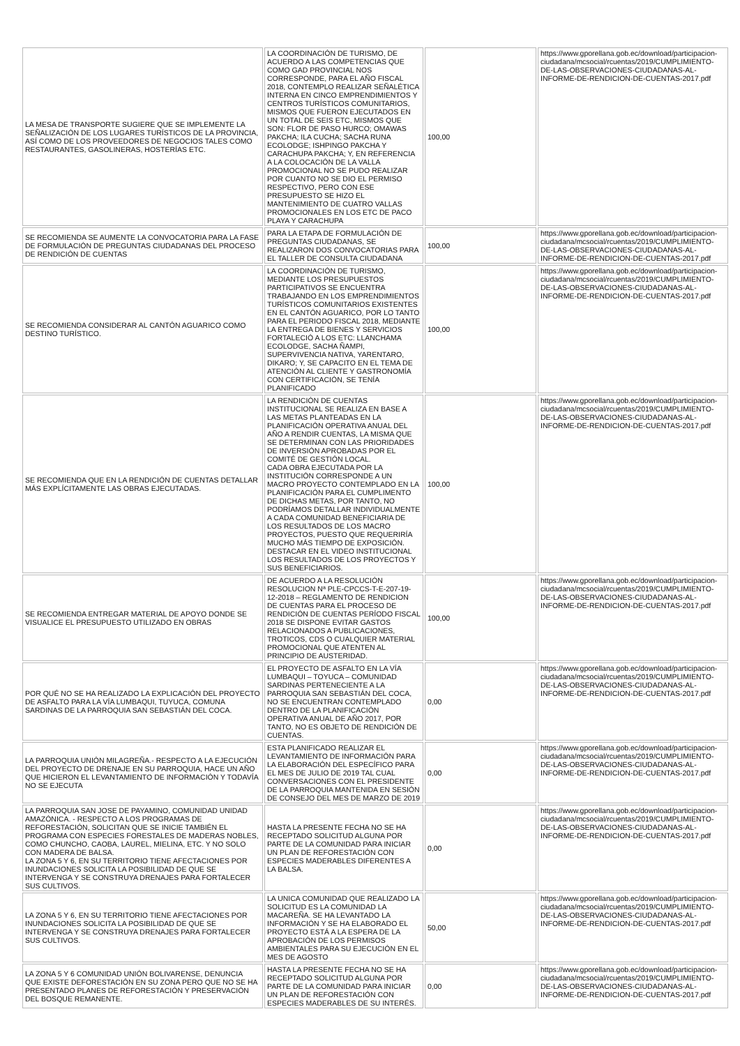| LA MESA DE TRANSPORTE SUGIERE QUE SE IMPLEMENTE LA SEÑALIZACIÓN DE LOS LUGARES TURÍSTICOS DE LA PROVINCIA, ASÍ COMO DE LOS PROVEEDORES DE NEGOCIOS TALES COMO RESTAURANTES, GASOLINERAS, HOSTERÍAS ETC. | LA COORDINACIÓN DE TURISMO, DE ACUERDO A LAS COMPETENCIAS QUE COMO GAD PROVINCIAL NOS CORRESPONDE, PARA EL AÑO FISCAL 2018, CONTEMPLO REALIZAR SEÑALÉTICA INTERNA EN CINCO EMPRENDIMIENTOS Y CENTROS TURÍSTICOS COMUNITARIOS, MISMOS QUE FUERON EJECUTADOS EN UN TOTAL DE SEIS ETC, MISMOS QUE SON: FLOR DE PASO HURCO; OMAWAS PAKCHA; ILA CUCHA; SACHA RUNA ECOLODGE; ISHPINGO PAKCHA Y CARACHUPA PAKCHA; Y, EN REFERENCIA A LA COLOCACIÓN DE LA VALLA PROMOCIONAL NO SE PUDO REALIZAR POR CUANTO NO SE DIO EL PERMISO RESPECTIVO, PERO CON ESE PRESUPUESTO SE HIZO EL MANTENIMIENTO DE CUATRO VALLAS PROMOCIONALES EN LOS ETC DE PACO PLAYA Y CARACHUPA | 100,00 | https://www.gporellana.gob.ec/download/participacion-ciudadana/mcsocial/rcuentas/2019/CUMPLIMIENTO-DE-LAS-OBSERVACIONES-CIUDADANAS-AL-INFORME-DE-RENDICION-DE-CUENTAS-2017.pdf |
| SE RECOMIENDA SE AUMENTE LA CONVOCATORIA PARA LA FASE DE FORMULACIÓN DE PREGUNTAS CIUDADANAS DEL PROCESO DE RENDICIÓN DE CUENTAS | PARA LA ETAPA DE FORMULACIÓN DE PREGUNTAS CIUDADANAS, SE REALIZARON DOS CONVOCATORIAS PARA EL TALLER DE CONSULTA CIUDADANA | 100,00 | https://www.gporellana.gob.ec/download/participacion-ciudadana/mcsocial/rcuentas/2019/CUMPLIMIENTO-DE-LAS-OBSERVACIONES-CIUDADANAS-AL-INFORME-DE-RENDICION-DE-CUENTAS-2017.pdf |
| SE RECOMIENDA CONSIDERAR AL CANTÓN AGUARICO COMO DESTINO TURÍSTICO. | LA COORDINACIÓN DE TURISMO, MEDIANTE LOS PRESUPUESTOS PARTICIPATIVOS SE ENCUENTRA TRABAJANDO EN LOS EMPRENDIMIENTOS TURÍSTICOS COMUNITARIOS EXISTENTES EN EL CANTÓN AGUARICO, POR LO TANTO PARA EL PERIODO FISCAL 2018, MEDIANTE LA ENTREGA DE BIENES Y SERVICIOS FORTALECIÓ A LOS ETC: LLANCHAMA ECOLODGE, SACHA ÑAMPI, SUPERVIVENCIA NATIVA, YARENTARO, DIKARO; Y, SE CAPACITO EN EL TEMA DE ATENCIÓN AL CLIENTE Y GASTRONOMÍA CON CERTIFICACIÓN, SE TENÍA PLANIFICADO | 100,00 | https://www.gporellana.gob.ec/download/participacion-ciudadana/mcsocial/rcuentas/2019/CUMPLIMIENTO-DE-LAS-OBSERVACIONES-CIUDADANAS-AL-INFORME-DE-RENDICION-DE-CUENTAS-2017.pdf |
| SE RECOMIENDA QUE EN LA RENDICIÓN DE CUENTAS DETALLAR MÁS EXPLÍCITAMENTE LAS OBRAS EJECUTADAS. | LA RENDICIÓN DE CUENTAS INSTITUCIONAL SE REALIZA EN BASE A LAS METAS PLANTEADAS EN LA PLANIFICACIÓN OPERATIVA ANUAL DEL AÑO A RENDIR CUENTAS, LA MISMA QUE SE DETERMINAN CON LAS PRIORIDADES DE INVERSIÓN APROBADAS POR EL COMITÉ DE GESTIÓN LOCAL. CADA OBRA EJECUTADA POR LA INSTITUCIÓN CORRESPONDE A UN MACRO PROYECTO CONTEMPLADO EN LA PLANIFICACIÓN PARA EL CUMPLIMENTO DE DICHAS METAS, POR TANTO, NO PODRÍAMOS DETALLAR INDIVIDUALMENTE A CADA COMUNIDAD BENEFICIARIA DE LOS RESULTADOS DE LOS MACRO PROYECTOS, PUESTO QUE REQUERIRÍA MUCHO MÁS TIEMPO DE EXPOSICIÓN. DESTACAR EN EL VIDEO INSTITUCIONAL LOS RESULTADOS DE LOS PROYECTOS Y SUS BENEFICIARIOS. | 100,00 | https://www.gporellana.gob.ec/download/participacion-ciudadana/mcsocial/rcuentas/2019/CUMPLIMIENTO-DE-LAS-OBSERVACIONES-CIUDADANAS-AL-INFORME-DE-RENDICION-DE-CUENTAS-2017.pdf |
| SE RECOMIENDA ENTREGAR MATERIAL DE APOYO DONDE SE VISUALICE EL PRESUPUESTO UTILIZADO EN OBRAS | DE ACUERDO A LA RESOLUCIÓN RESOLUCION Nª PLE-CPCCS-T-E-207-19-12-2018 – REGLAMENTO DE RENDICION DE CUENTAS PARA EL PROCESO DE RENDICIÓN DE CUENTAS PERÍODO FISCAL 2018 SE DISPONE EVITAR GASTOS RELACIONADOS A PUBLICACIONES, TROTICOS, CDS O CUALQUIER MATERIAL PROMOCIONAL QUE ATENTEN AL PRINCIPIO DE AUSTERIDAD. | 100,00 | https://www.gporellana.gob.ec/download/participacion-ciudadana/mcsocial/rcuentas/2019/CUMPLIMIENTO-DE-LAS-OBSERVACIONES-CIUDADANAS-AL-INFORME-DE-RENDICION-DE-CUENTAS-2017.pdf |
| POR QUÉ NO SE HA REALIZADO LA EXPLICACIÓN DEL PROYECTO DE ASFALTO PARA LA VÍA LUMBAQUI, TUYUCA, COMUNA SARDINAS DE LA PARROQUIA SAN SEBASTIÁN DEL COCA. | EL PROYECTO DE ASFALTO EN LA VÍA LUMBAQUI – TOYUCA – COMUNIDAD SARDINAS PERTENECIENTE A LA PARROQUIA SAN SEBASTIÁN DEL COCA, NO SE ENCUENTRAN CONTEMPLADO DENTRO DE LA PLANIFICACIÓN OPERATIVA ANUAL DE AÑO 2017, POR TANTO, NO ES OBJETO DE RENDICIÓN DE CUENTAS. | 0,00 | https://www.gporellana.gob.ec/download/participacion-ciudadana/mcsocial/rcuentas/2019/CUMPLIMIENTO-DE-LAS-OBSERVACIONES-CIUDADANAS-AL-INFORME-DE-RENDICION-DE-CUENTAS-2017.pdf |
| LA PARROQUIA UNIÓN MILAGREÑA.- RESPECTO A LA EJECUCIÓN DEL PROYECTO DE DRENAJE EN SU PARROQUIA, HACE UN AÑO QUE HICIERON EL LEVANTAMIENTO DE INFORMACIÓN Y TODAVÍA NO SE EJECUTA | ESTA PLANIFICADO REALIZAR EL LEVANTAMIENTO DE INFORMACIÓN PARA LA ELABORACIÓN DEL ESPECÍFICO PARA EL MES DE JULIO DE 2019 TAL CUAL CONVERSACIONES CON EL PRESIDENTE DE LA PARROQUIA MANTENIDA EN SESIÓN DE CONSEJO DEL MES DE MARZO DE 2019 | 0,00 | https://www.gporellana.gob.ec/download/participacion-ciudadana/mcsocial/rcuentas/2019/CUMPLIMIENTO-DE-LAS-OBSERVACIONES-CIUDADANAS-AL-INFORME-DE-RENDICION-DE-CUENTAS-2017.pdf |
| LA PARROQUIA SAN JOSE DE PAYAMINO, COMUNIDAD UNIDAD AMAZÓNICA. - RESPECTO A LOS PROGRAMAS DE REFORESTACIÓN, SOLICITAN QUE SE INICIE TAMBIÉN EL PROGRAMA CON ESPECIES FORESTALES DE MADERAS NOBLES, COMO CHUNCHO, CAOBA, LAUREL, MIELINA, ETC. Y NO SOLO CON MADERA DE BALSA. LA ZONA 5 Y 6, EN SU TERRITORIO TIENE AFECTACIONES POR INUNDACIONES SOLICITA LA POSIBILIDAD DE QUE SE INTERVENGA Y SE CONSTRUYA DRENAJES PARA FORTALECER SUS CULTIVOS. | HASTA LA PRESENTE FECHA NO SE HA RECEPTADO SOLICITUD ALGUNA POR PARTE DE LA COMUNIDAD PARA INICIAR UN PLAN DE REFORESTACIÓN CON ESPECIES MADERABLES DIFERENTES A LA BALSA. | 0,00 | https://www.gporellana.gob.ec/download/participacion-ciudadana/mcsocial/rcuentas/2019/CUMPLIMIENTO-DE-LAS-OBSERVACIONES-CIUDADANAS-AL-INFORME-DE-RENDICION-DE-CUENTAS-2017.pdf |
| LA ZONA 5 Y 6, EN SU TERRITORIO TIENE AFECTACIONES POR INUNDACIONES SOLICITA LA POSIBILIDAD DE QUE SE INTERVENGA Y SE CONSTRUYA DRENAJES PARA FORTALECER SUS CULTIVOS. | LA UNICA COMUNIDAD QUE REALIZADO LA SOLICITUD ES LA COMUNIDAD LA MACAREÑA. SE HA LEVANTADO LA INFORMACIÓN Y SE HA ELABORADO EL PROYECTO ESTÁ A LA ESPERA DE LA APROBACIÓN DE LOS PERMISOS AMBIENTALES PARA SU EJECUCIÓN EN EL MES DE AGOSTO | 50,00 | https://www.gporellana.gob.ec/download/participacion-ciudadana/mcsocial/rcuentas/2019/CUMPLIMIENTO-DE-LAS-OBSERVACIONES-CIUDADANAS-AL-INFORME-DE-RENDICION-DE-CUENTAS-2017.pdf |
| LA ZONA 5 Y 6 COMUNIDAD UNIÓN BOLIVARENSE, DENUNCIA QUE EXISTE DEFORESTACIÓN EN SU ZONA PERO QUE NO SE HA PRESENTADO PLANES DE REFORESTACIÓN Y PRESERVACIÓN DEL BOSQUE REMANENTE. | HASTA LA PRESENTE FECHA NO SE HA RECEPTADO SOLICITUD ALGUNA POR PARTE DE LA COMUNIDAD PARA INICIAR UN PLAN DE REFORESTACIÓN CON ESPECIES MADERABLES DE SU INTERÉS. | 0,00 | https://www.gporellana.gob.ec/download/participacion-ciudadana/mcsocial/rcuentas/2019/CUMPLIMIENTO-DE-LAS-OBSERVACIONES-CIUDADANAS-AL-INFORME-DE-RENDICION-DE-CUENTAS-2017.pdf |